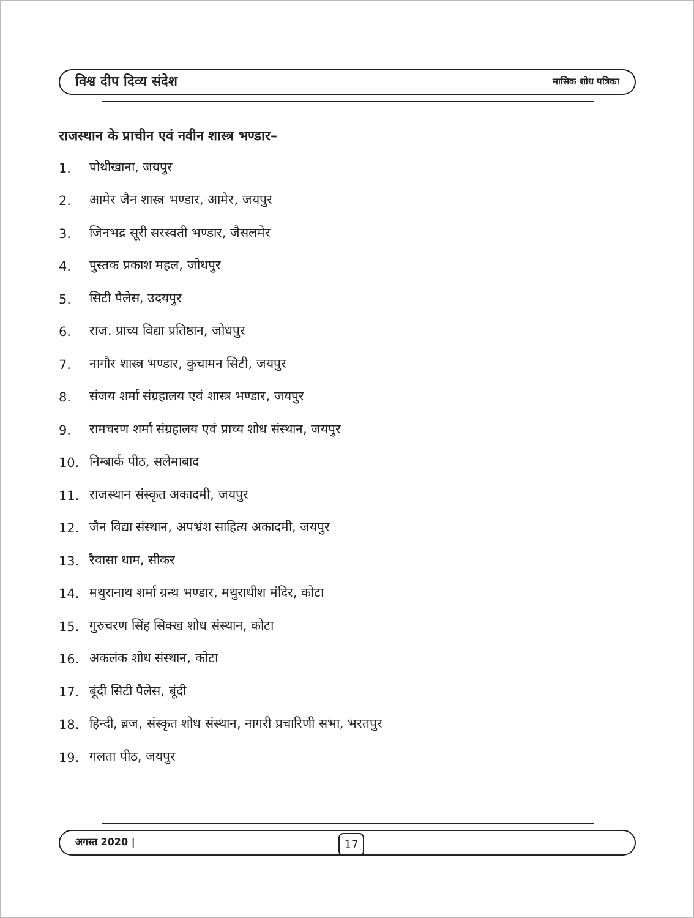विश्व दीप दिव्य संदेश मासिक शोध पत्रिका
राजस्थान के प्राचीन एवं नवीन शास्त्र भण्डार–
1. पोथीखाना, जयपुर
2. आमेर जैन शास्त्र भण्डार, आमेर, जयपुर
3. जिनभद्र सूरी सरस्वती भण्डार, जैसलमेर
4. पुस्तक प्रकाश महल, जोधपुर
5. सिटी पैलेस, उदयपुर
6. राज. प्राच्य विद्या प्रतिष्ठान, जोधपुर
7. नागौर शास्त्र भण्डार, कुचामन सिटी, जयपुर
8. संजय शर्मा संग्रहालय एवं शास्त्र भण्डार, जयपुर
9. रामचरण शर्मा संग्रहालय एवं प्राच्य शोध संस्थान, जयपुर
10. निम्बार्क पीठ, सलेमाबाद
11. राजस्थान संस्कृत अकादमी, जयपुर
12. जैन विद्या संस्थान, अपभ्रंश साहित्य अकादमी, जयपुर
13. रैवासा धाम, सीकर
14. मथुरानाथ शर्मा ग्रन्थ भण्डार, मथुराधीश मंदिर, कोटा
15. गुरुचरण सिंह सिक्ख शोध संस्थान, कोटा
16. अकलंक शोध संस्थान, कोटा
17. बूंदी सिटी पैलेस, बूंदी
18. हिन्दी, ब्रज, संस्कृत शोध संस्थान, नागरी प्रचारिणी सभा, भरतपुर
19. गलता पीठ, जयपुर
अगस्त 2020 |
17